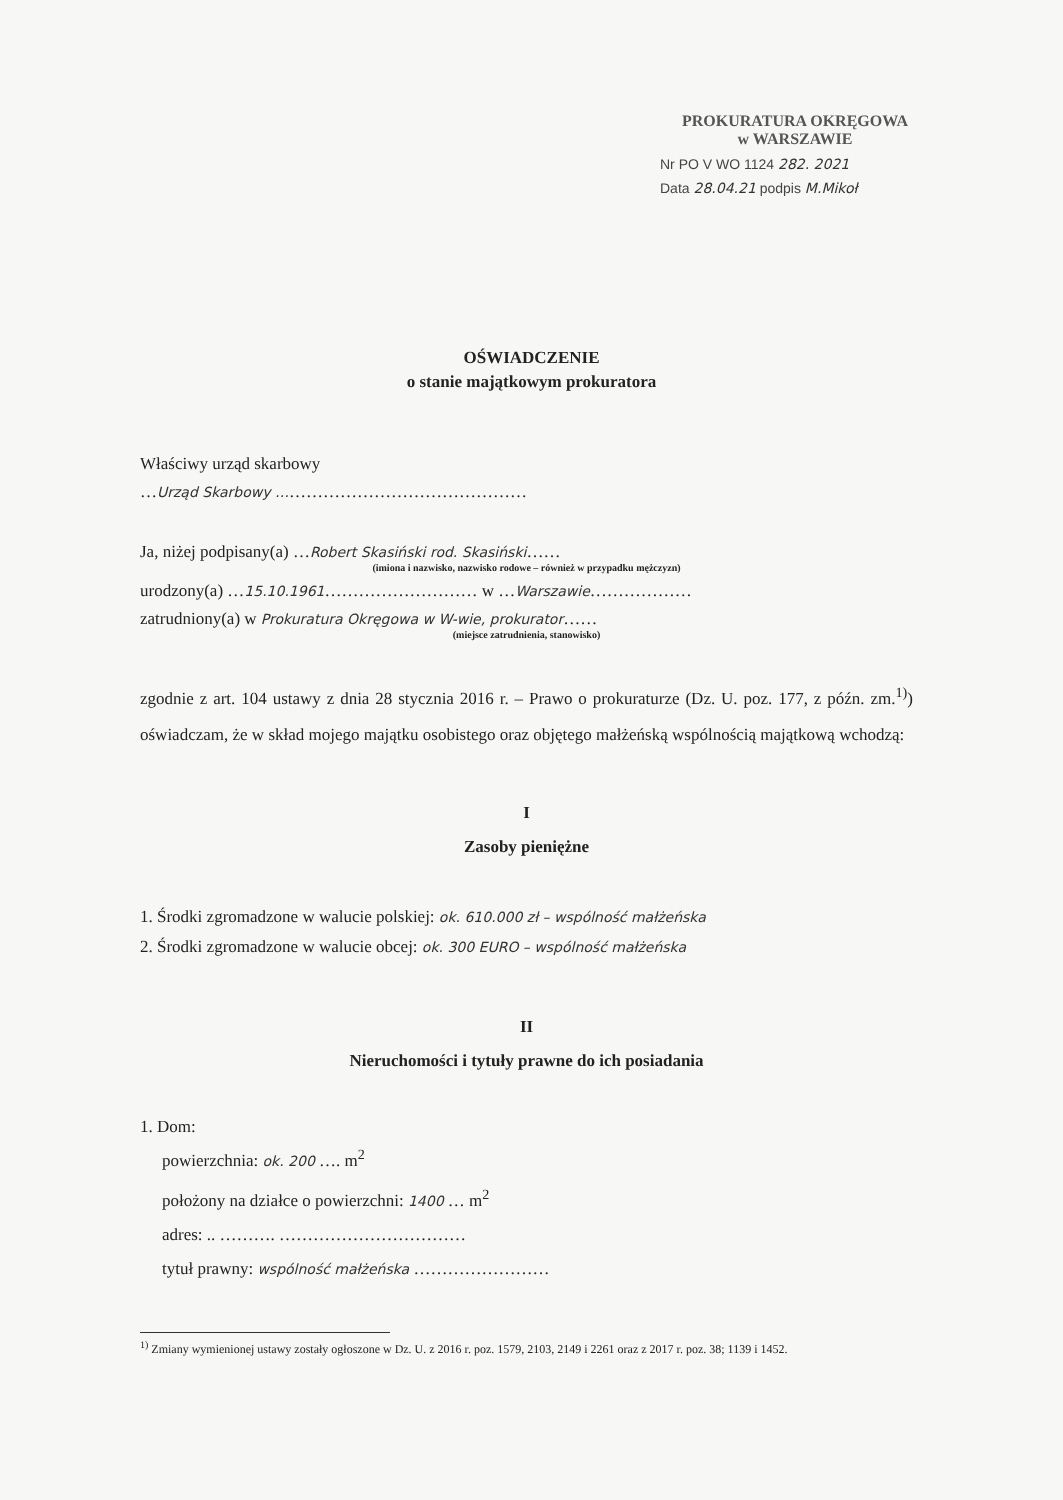PROKURATURA OKRĘGOWA
w WARSZAWIE
Nr PO V WO 1124 282. 2021
Data 28.04.21 podpis M.Mikoł
OŚWIADCZENIE
o stanie majątkowym prokuratora
Właściwy urząd skarbowy
…Urząd Skarbowy ………………………………………
Ja, niżej podpisany(a) …Robert Skasiński rod. Skasiński……
(imiona i nazwisko, nazwisko rodowe – również w przypadku mężczyzn)
urodzony(a) …15.10.1961……………………… w …Warszawie………………
zatrudniony(a) w Prokuratura Okręgowa w W-wie, prokurator……
(miejsce zatrudnienia, stanowisko)
zgodnie z art. 104 ustawy z dnia 28 stycznia 2016 r. – Prawo o prokuraturze (Dz. U. poz. 177, z późn. zm.<sup>1)</sup>) oświadczam, że w skład mojego majątku osobistego oraz objętego małżeńską wspólnością majątkową wchodzą:
I
Zasoby pieniężne
1. Środki zgromadzone w walucie polskiej: ok. 610.000 zł – wspólność małżeńska
2. Środki zgromadzone w walucie obcej: ok. 300 EURO – wspólność małżeńska
II
Nieruchomości i tytuły prawne do ich posiadania
1. Dom:
powierzchnia: ok. 200 …. m<sup>2</sup>
położony na działce o powierzchni: 1400 … m<sup>2</sup>
adres: .. ………. ……………………………
tytuł prawny: wspólność małżeńska ……………………
<sup>1)</sup> Zmiany wymienionej ustawy zostały ogłoszone w Dz. U. z 2016 r. poz. 1579, 2103, 2149 i 2261 oraz z 2017 r. poz. 38; 1139 i 1452.